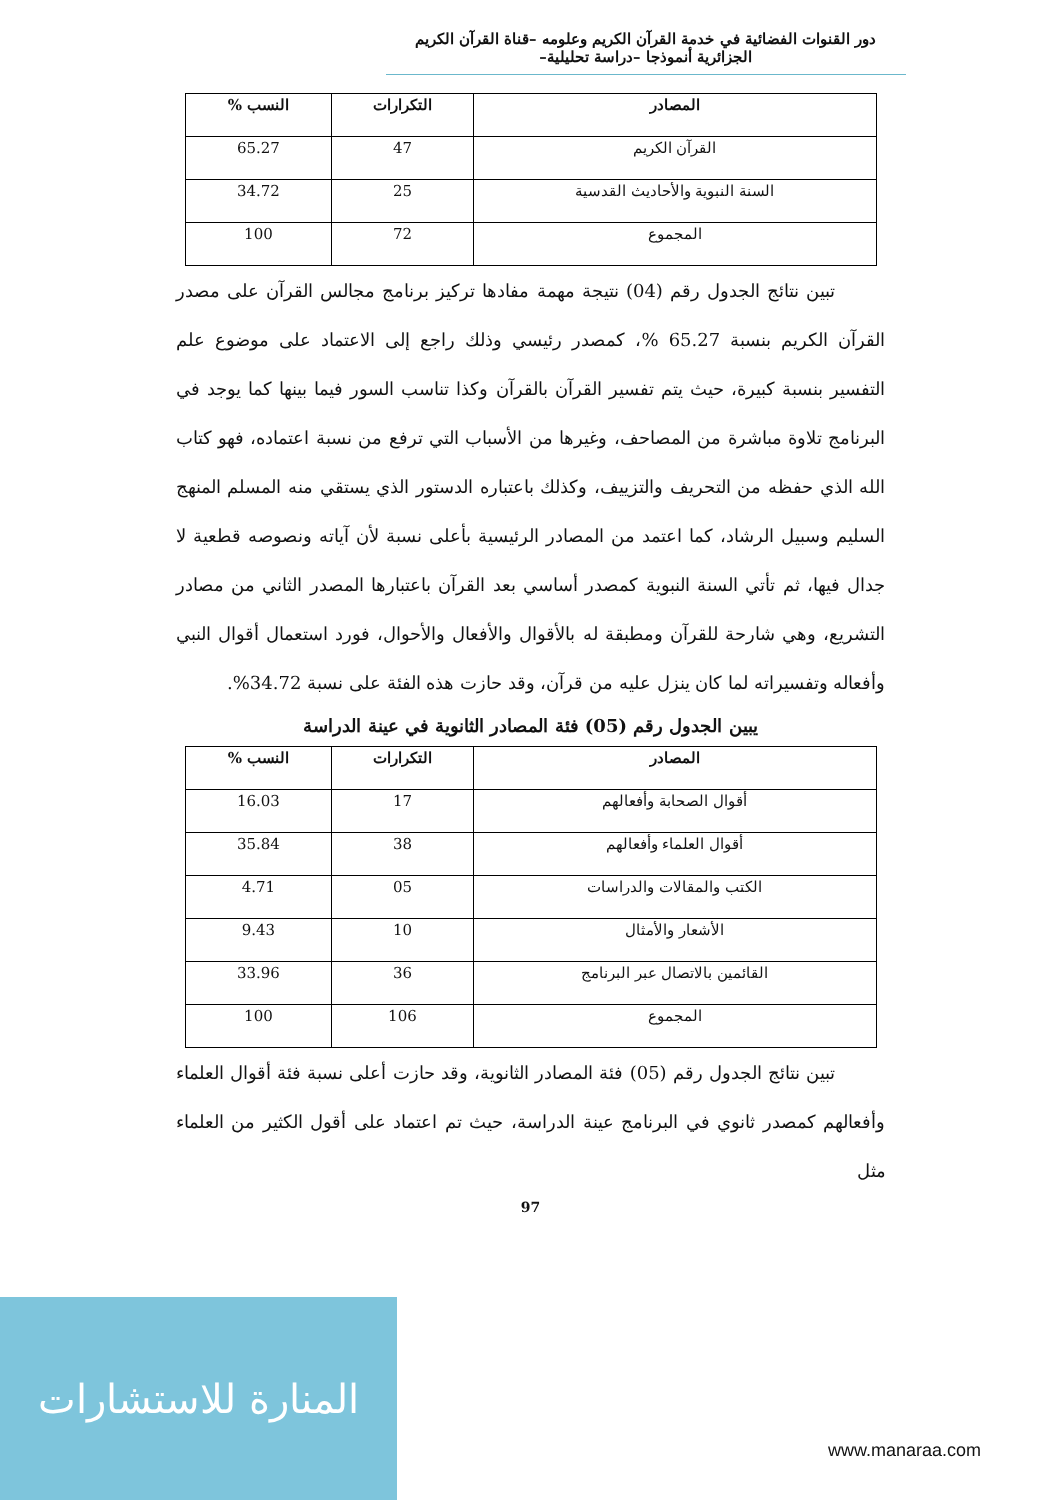دور القنوات الفضائية في خدمة القرآن الكريم وعلومه –قناة القرآن الكريم الجزائرية أنموذجا –دراسة تحليلية–
| المصادر | التكرارات | النسب % |
| --- | --- | --- |
| القرآن الكريم | 47 | 65.27 |
| السنة النبوية والأحاديث القدسية | 25 | 34.72 |
| المجموع | 72 | 100 |
تبين نتائج الجدول رقم (04) نتيجة مهمة مفادها تركيز برنامج مجالس القرآن على مصدر القرآن الكريم بنسبة 65.27 %، كمصدر رئيسي وذلك راجع إلى الاعتماد على موضوع علم التفسير بنسبة كبيرة، حيث يتم تفسير القرآن بالقرآن وكذا تناسب السور فيما بينها كما يوجد في البرنامج تلاوة مباشرة من المصاحف، وغيرها من الأسباب التي ترفع من نسبة اعتماده، فهو كتاب الله الذي حفظه من التحريف والتزييف، وكذلك باعتباره الدستور الذي يستقي منه المسلم المنهج السليم وسبيل الرشاد، كما اعتمد من المصادر الرئيسية بأعلى نسبة لأن آياته ونصوصه قطعية لا جدال فيها، ثم تأتي السنة النبوية كمصدر أساسي بعد القرآن باعتبارها المصدر الثاني من مصادر التشريع، وهي شارحة للقرآن ومطبقة له بالأقوال والأفعال والأحوال، فورد استعمال أقوال النبي وأفعاله وتفسيراته لما كان ينزل عليه من قرآن، وقد حازت هذه الفئة على نسبة 34.72%.
يبين الجدول رقم (05) فئة المصادر الثانوية في عينة الدراسة
| المصادر | التكرارات | النسب % |
| --- | --- | --- |
| أقوال الصحابة وأفعالهم | 17 | 16.03 |
| أقوال العلماء وأفعالهم | 38 | 35.84 |
| الكتب والمقالات والدراسات | 05 | 4.71 |
| الأشعار والأمثال | 10 | 9.43 |
| القائمين بالاتصال عبر البرنامج | 36 | 33.96 |
| المجموع | 106 | 100 |
تبين نتائج الجدول رقم (05) فئة المصادر الثانوية، وقد حازت أعلى نسبة فئة أقوال العلماء وأفعالهم كمصدر ثانوي في البرنامج عينة الدراسة، حيث تم اعتماد على أقول الكثير من العلماء مثل
97
المنارة للاستشارات
www.manaraa.com